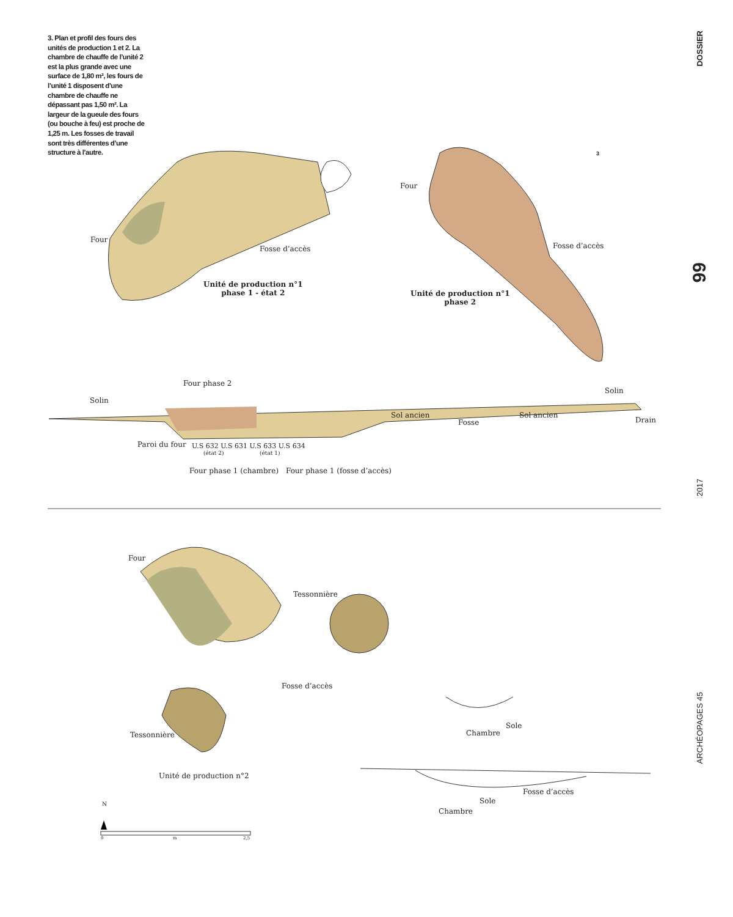3. Plan et profil des fours des unités de production 1 et 2. La chambre de chauffe de l’unité 2 est la plus grande avec une surface de 1,80 m², les fours de l’unité 1 disposent d’une chambre de chauffe ne dépassant pas 1,50 m². La largeur de la gueule des fours (ou bouche à feu) est proche de 1,25 m. Les fosses de travail sont très différentes d’une structure à l’autre.
DOSSIER
99
2017
ARCHÉOPAGES 45
Four
Fosse d’accès
Unité de production n°1
phase 1 - état 2
3
Four
Fosse d’accès
Unité de production n°1
phase 2
Four phase 2
Solin
Solin
Sol ancien
Fosse
Sol ancien
Drain
Paroi du four U.S 632 U.S 631 U.S 633 U.S 634
(état 2) (état 1)
Four phase 1 (chambre) Four phase 1 (fosse d’accès)
Four
Tessonnière
Fosse d’accès
Tessonnière
Unité de production n°2
Sole
Chambre
Fosse d’accès
Sole
Chambre
N
0 m 2,5